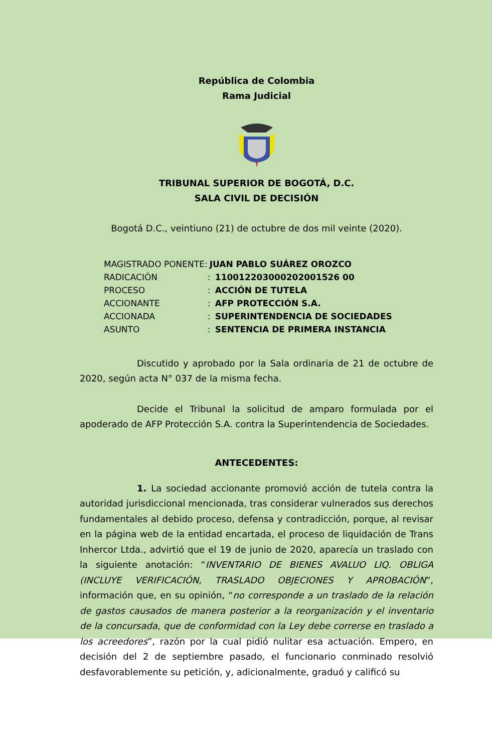República de Colombia
Rama Judicial
TRIBUNAL SUPERIOR DE BOGOTÁ, D.C.
SALA CIVIL DE DECISIÓN
Bogotá D.C., veintiuno (21) de octubre de dos mil veinte (2020).
| MAGISTRADO PONENTE: | JUAN PABLO SUÁREZ OROZCO |
| RADICACIÓN | : 110012203000202001526 00 |
| PROCESO | : ACCIÓN DE TUTELA |
| ACCIONANTE | : AFP PROTECCIÓN S.A. |
| ACCIONADA | : SUPERINTENDENCIA DE SOCIEDADES |
| ASUNTO | : SENTENCIA DE PRIMERA INSTANCIA |
Discutido y aprobado por la Sala ordinaria de 21 de octubre de 2020, según acta N° 037 de la misma fecha.
Decide el Tribunal la solicitud de amparo formulada por el apoderado de AFP Protección S.A. contra la Superintendencia de Sociedades.
ANTECEDENTES:
1. La sociedad accionante promovió acción de tutela contra la autoridad jurisdiccional mencionada, tras considerar vulnerados sus derechos fundamentales al debido proceso, defensa y contradicción, porque, al revisar en la página web de la entidad encartada, el proceso de liquidación de Trans Inhercor Ltda., advirtió que el 19 de junio de 2020, aparecía un traslado con la siguiente anotación: “INVENTARIO DE BIENES AVALUO LIQ. OBLIGA (INCLUYE VERIFICACIÓN, TRASLADO OBJECIONES Y APROBACIÓN”, información que, en su opinión, “no corresponde a un traslado de la relación de gastos causados de manera posterior a la reorganización y el inventario de la concursada, que de conformidad con la Ley debe correrse en traslado a los acreedores”, razón por la cual pidió nulitar esa actuación. Empero, en decisión del 2 de septiembre pasado, el funcionario conminado resolvió desfavorablemente su petición, y, adicionalmente, graduó y calificó su